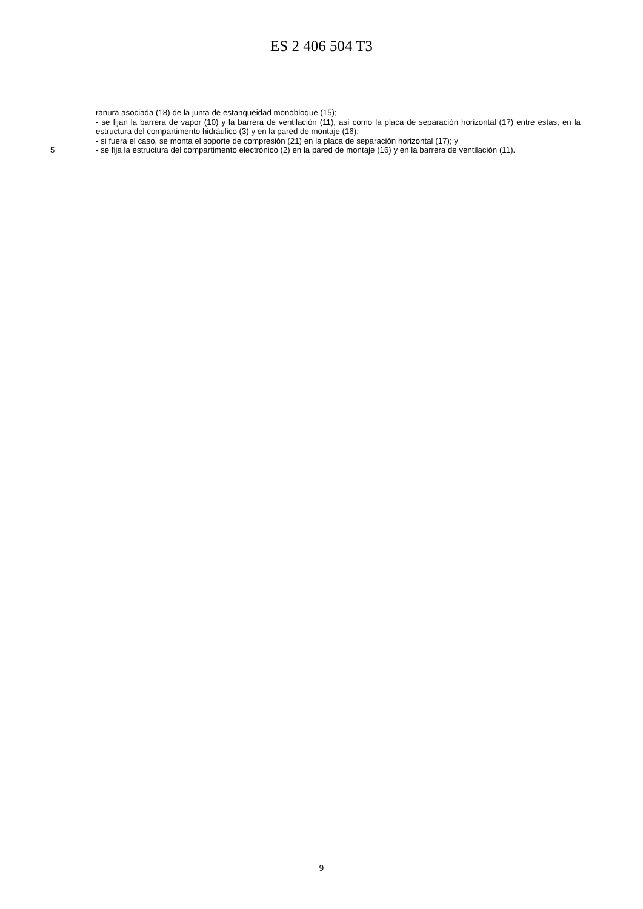ES 2 406 504 T3
ranura asociada (18) de la junta de estanqueidad monobloque (15);
- se fijan la barrera de vapor (10) y la barrera de ventilación (11), así como la placa de separación horizontal (17) entre estas, en la estructura del compartimento hidráulico (3) y en la pared de montaje (16);
- si fuera el caso, se monta el soporte de compresión (21) en la placa de separación horizontal (17); y
5 - se fija la estructura del compartimento electrónico (2) en la pared de montaje (16) y en la barrera de ventilación (11).
9